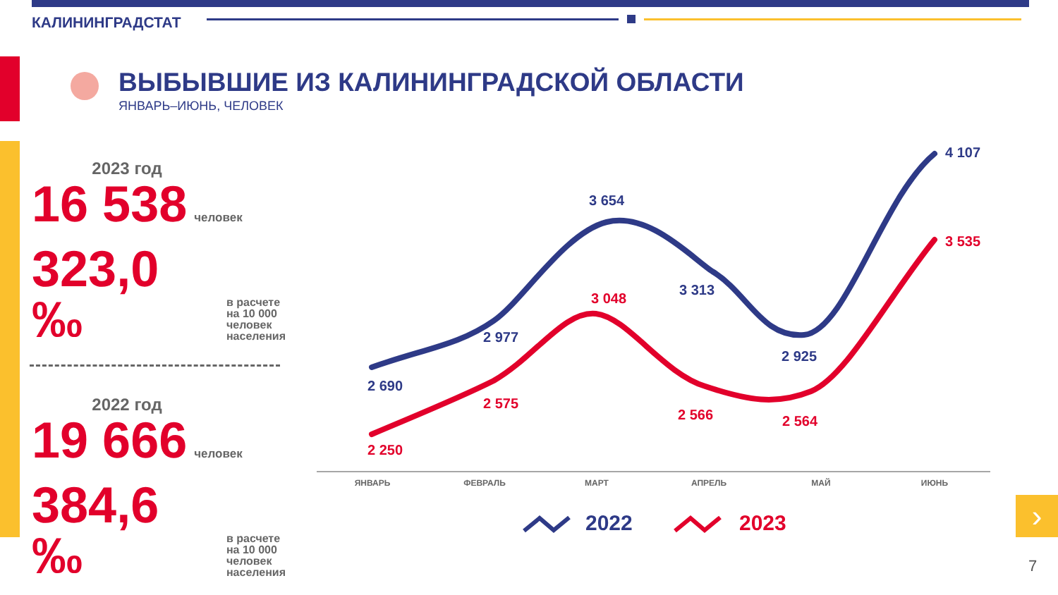›
КАЛИНИНГРАДСТАТ
ВЫБЫВШИЕ ИЗ КАЛИНИНГРАДСКОЙ ОБЛАСТИ
ЯНВАРЬ–ИЮНЬ, ЧЕЛОВЕК
2023 год
16 538 человек
323,0 ‰ в расчете
на 10 000
человек
населения
2022 год
19 666 человек
384,6 ‰ в расчете
на 10 000
человек
населения
4 107
3 654
3 313
2 977
2 925
2 690
3 535
3 048
2 575
2 566 2 564
2 250
ЯНВАРЬ ФЕВРАЛЬ МАРТ АПРЕЛЬ МАЙ ИЮНЬ
2022 2023
7